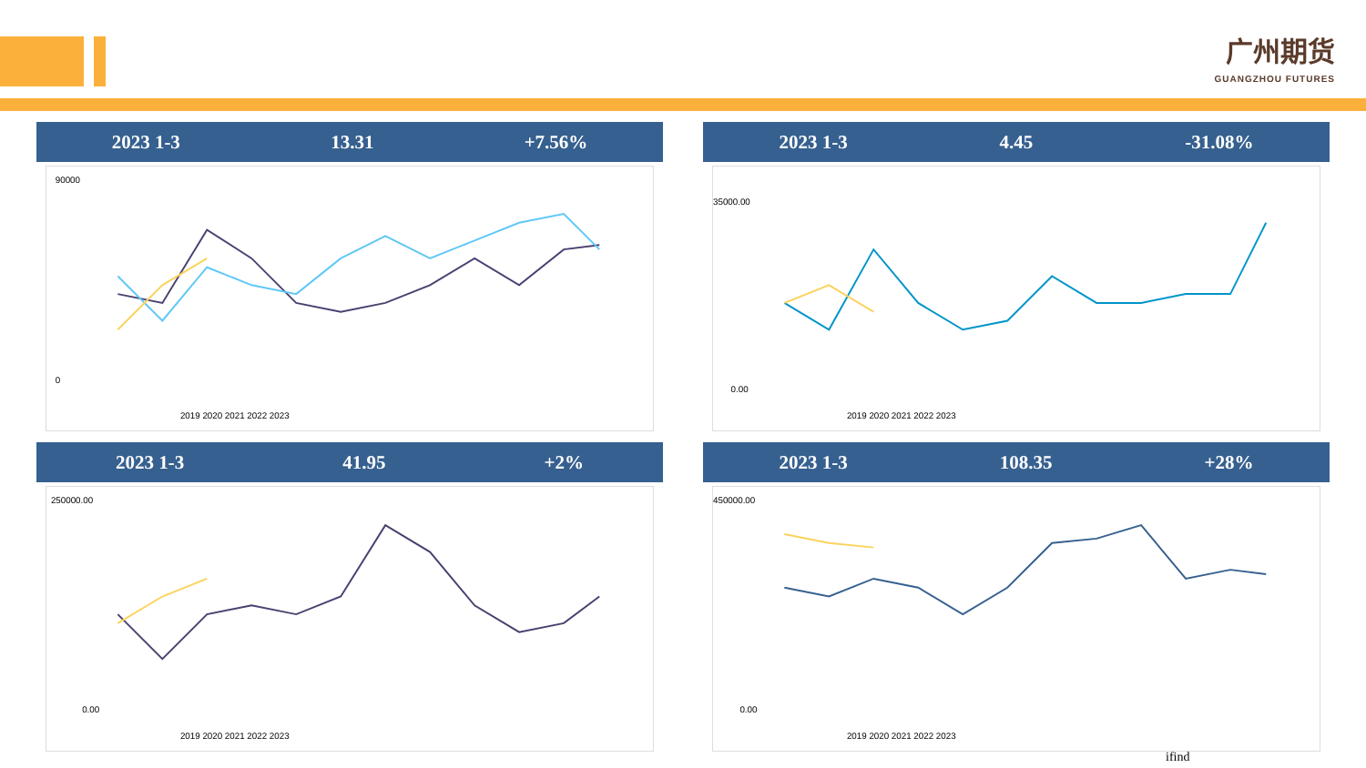广州期货
GUANGZHOU FUTURES
2023 1-3 13.31 +7.56%
90000
0
2019 2020 2021 2022 2023
2023 1-3 4.45 -31.08%
35000.00
0.00
2019 2020 2021 2022 2023
2023 1-3 41.95 +2%
250000.00
0.00
2019 2020 2021 2022 2023
2023 1-3 108.35 +28%
450000.00
0.00
2019 2020 2021 2022 2023
ifind